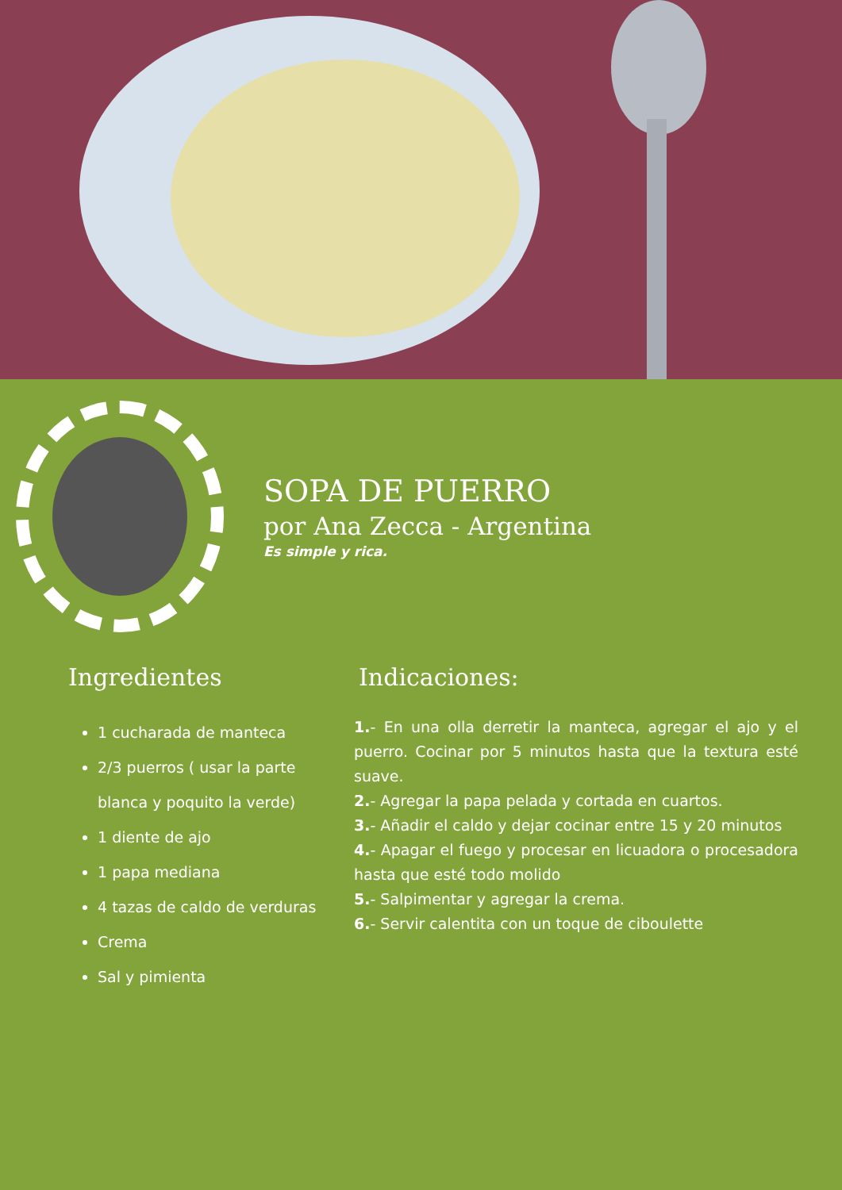SOPA DE PUERRO
por Ana Zecca - Argentina
Es simple y rica.
Ingredientes
1 cucharada de manteca
2/3 puerros ( usar la parte blanca y poquito la verde)
1 diente de ajo
1 papa mediana
4 tazas de caldo de verduras
Crema
Sal y pimienta
Indicaciones:
1.- En una olla derretir la manteca, agregar el ajo y el puerro. Cocinar por 5 minutos hasta que la textura esté suave.
2.- Agregar la papa pelada y cortada en cuartos.
3.- Añadir el caldo y dejar cocinar entre 15 y 20 minutos
4.- Apagar el fuego y procesar en licuadora o procesadora hasta que esté todo molido
5.- Salpimentar y agregar la crema.
6.- Servir calentita con un toque de ciboulette